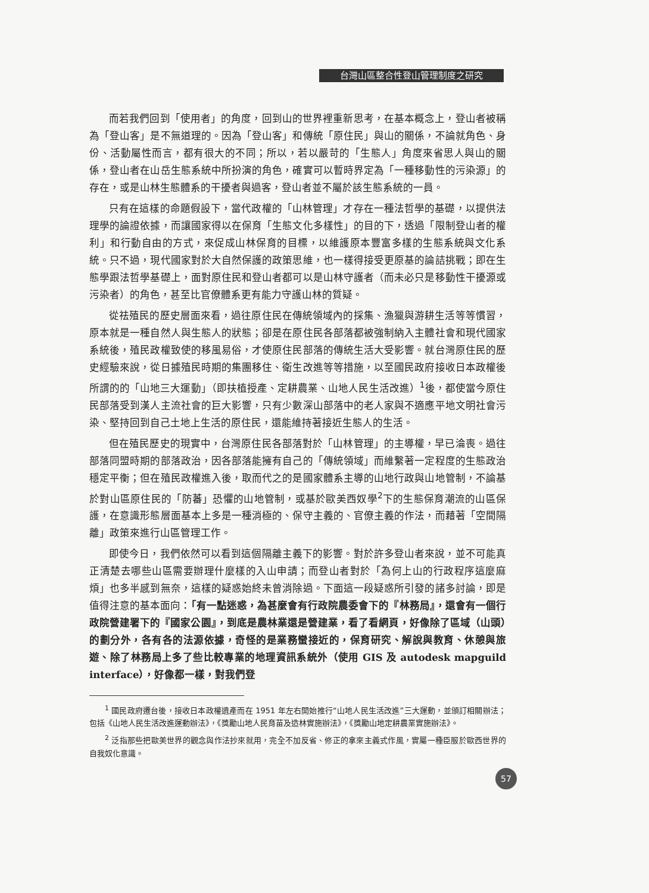台灣山區整合性登山管理制度之研究
而若我們回到「使用者」的角度，回到山的世界裡重新思考，在基本概念上，登山者被稱為「登山客」是不無道理的。因為「登山客」和傳統「原住民」與山的關係，不論就角色、身份、活動屬性而言，都有很大的不同；所以，若以嚴苛的「生態人」角度來省思人與山的關係，登山者在山岳生態系統中所扮演的角色，確實可以暫時界定為「一種移動性的污染源」的存在，或是山林生態體系的干擾者與過客，登山者並不屬於該生態系統的一員。
只有在這樣的命題假設下，當代政權的「山林管理」才存在一種法哲學的基礎，以提供法理學的論證依據，而讓國家得以在保育「生態文化多樣性」的目的下，透過「限制登山者的權利」和行動自由的方式，來促成山林保育的目標，以維護原本豐富多樣的生態系統與文化系統。只不過，現代國家對於大自然保護的政策思維，也一樣得接受更原基的論詰挑戰；即在生態學跟法哲學基礎上，面對原住民和登山者都可以是山林守護者（而未必只是移動性干擾源或污染者）的角色，甚至比官僚體系更有能力守護山林的質疑。
從祛殖民的歷史層面來看，過往原住民在傳統領域內的採集、漁獵與游耕生活等等慣習，原本就是一種自然人與生態人的狀態；卻是在原住民各部落都被強制納入主體社會和現代國家系統後，殖民政權致使的移風易俗，才使原住民部落的傳統生活大受影響。就台灣原住民的歷史經驗來說，從日據殖民時期的集團移住、衛生改進等等措施，以至國民政府接收日本政權後所謂的的「山地三大運動」（即扶植授產、定耕農業、山地人民生活改進）<sup>1</sup>後，都使當今原住民部落受到漢人主流社會的巨大影響，只有少數深山部落中的老人家與不適應平地文明社會污染、堅持回到自己土地上生活的原住民，還能維持著接近生態人的生活。
但在殖民歷史的現實中，台灣原住民各部落對於「山林管理」的主導權，早已淪喪。過往部落同盟時期的部落政治，因各部落能擁有自己的「傳統領域」而維繫著一定程度的生態政治穩定平衡；但在殖民政權進入後，取而代之的是國家體系主導的山地行政與山地管制，不論基於對山區原住民的「防蕃」恐懼的山地管制，或基於歐美西奴學<sup>2</sup>下的生態保育潮流的山區保護，在意識形態層面基本上多是一種消極的、保守主義的、官僚主義的作法，而藉著「空間隔離」政策來進行山區管理工作。
即使今日，我們依然可以看到這個隔離主義下的影響。對於許多登山者來說，並不可能真正清楚去哪些山區需要辦理什麼樣的入山申請；而登山者對於「為何上山的行政程序這麼麻煩」也多半感到無奈，這樣的疑惑始終未曾消除過。下面這一段疑惑所引發的諸多討論，即是值得注意的基本面向：「有一點迷惑，為甚麼會有行政院農委會下的『林務局』，還會有一個行政院營建署下的『國家公園』，到底是農林業還是營建業，看了看網頁，好像除了區域（山頭）的劃分外，各有各的法源依據，奇怪的是業務蠻接近的，保育研究、解說與教育、休憩與旅遊、除了林務局上多了些比較專業的地理資訊系統外（使用 GIS 及 autodesk mapguild interface），好像都一樣，對我們登
<sup>1</sup> 國民政府遷台後，接收日本政權遺產而在 1951 年左右開始推行“山地人民生活改進”三大運動，並頒訂相關辦法；包括《山地人民生活改進運動辦法》，《獎勵山地人民育苗及造林實施辦法》，《獎勵山地定耕農業實施辦法》。
<sup>2</sup> 泛指那些把歐美世界的觀念與作法抄來就用，完全不加反省、修正的拿來主義式作風，實屬一種臣服於歐西世界的自我奴化意識。
57